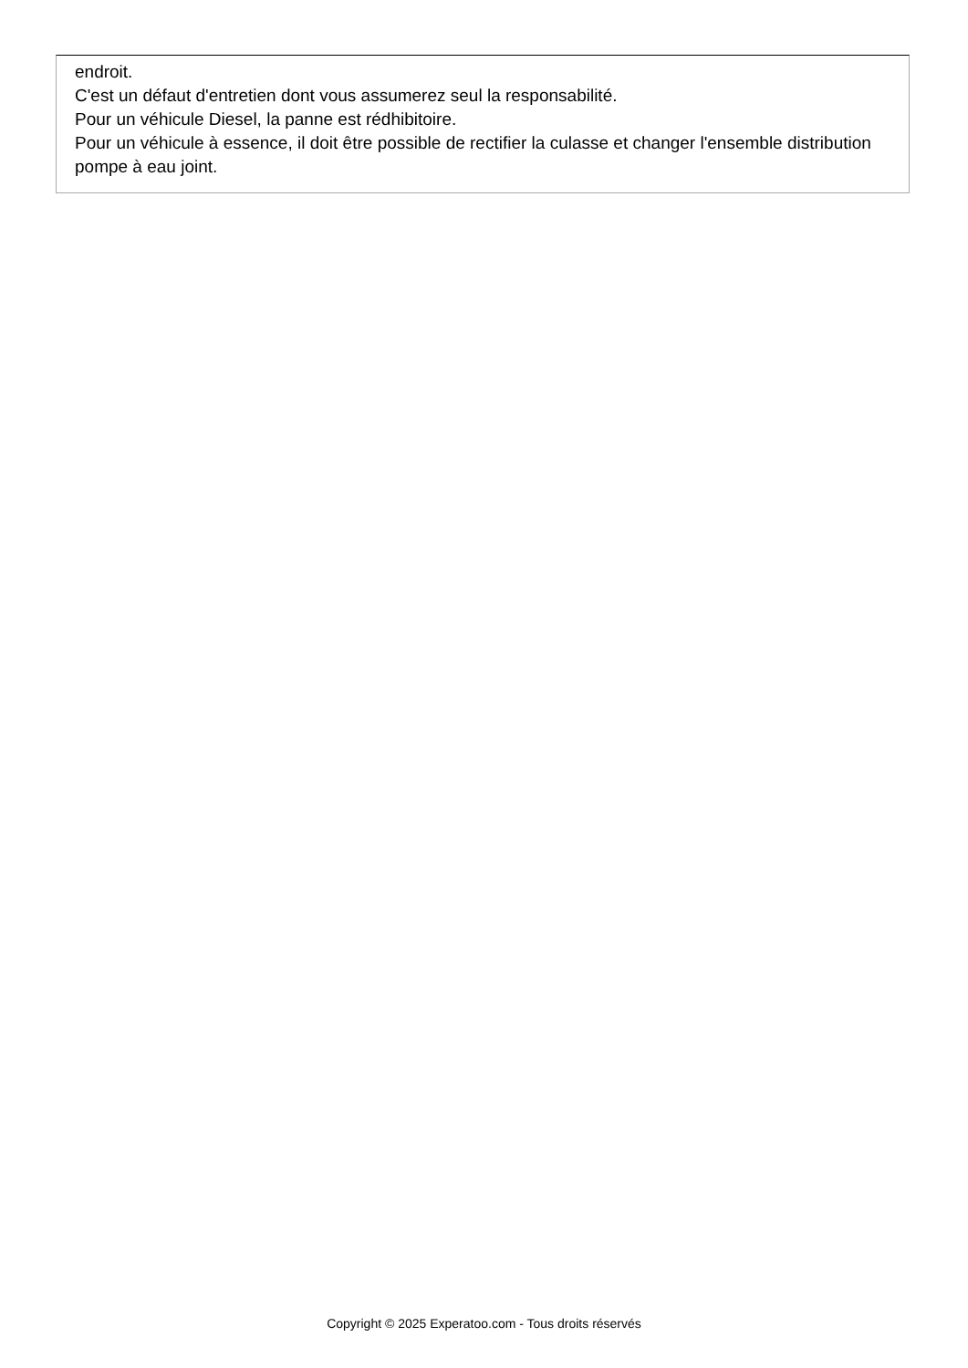endroit.
C'est un défaut d'entretien dont vous assumerez seul la responsabilité.
Pour un véhicule Diesel, la panne est rédhibitoire.
Pour un véhicule à essence, il doit être possible de rectifier la culasse et changer l'ensemble distribution pompe à eau joint.
Copyright © 2025 Experatoo.com - Tous droits réservés